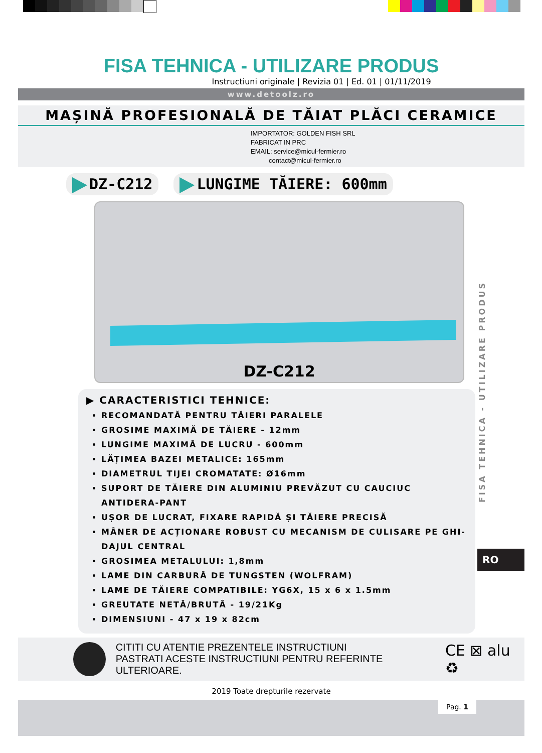FISA TEHNICA - UTILIZARE PRODUS
Instructiuni originale | Revizia 01 | Ed. 01 | 01/11/2019
www.detoolz.ro
MAȘINĂ PROFESIONALĂ DE TĂIAT PLĂCI CERAMICE
IMPORTATOR: GOLDEN FISH SRL
FABRICAT IN PRC
EMAIL: service@micul-fermier.ro
contact@micul-fermier.ro
DZ-C212 LUNGIME TĂIERE: 600mm
DZ-C212
▶ CARACTERISTICI TEHNICE:
RECOMANDATĂ PENTRU TĂIERI PARALELE
GROSIME MAXIMĂ DE TĂIERE - 12mm
LUNGIME MAXIMĂ DE LUCRU - 600mm
LĂȚIMEA BAZEI METALICE: 165mm
DIAMETRUL TIJEI CROMATATE: Ø16mm
SUPORT DE TĂIERE DIN ALUMINIU PREVĂZUT CU CAUCIUC ANTIDERA-PANT
UȘOR DE LUCRAT, FIXARE RAPIDĂ ȘI TĂIERE PRECISĂ
MÂNER DE ACȚIONARE ROBUST CU MECANISM DE CULISARE PE GHI-DAJUL CENTRAL
GROSIMEA METALULUI: 1,8mm
LAME DIN CARBURĂ DE TUNGSTEN (WOLFRAM)
LAME DE TĂIERE COMPATIBILE: YG6X, 15 x 6 x 1.5mm
GREUTATE NETĂ/BRUTĂ - 19/21Kg
DIMENSIUNI - 47 x 19 x 82cm
CITITI CU ATENTIE PREZENTELE INSTRUCTIUNI
PASTRATI ACESTE INSTRUCTIUNI PENTRU REFERINTE ULTERIOARE.
CE ⊠ alu ♻
2019 Toate drepturile rezervate
Pag. 1
FISA TEHNICA - UTILIZARE PRODUS
RO